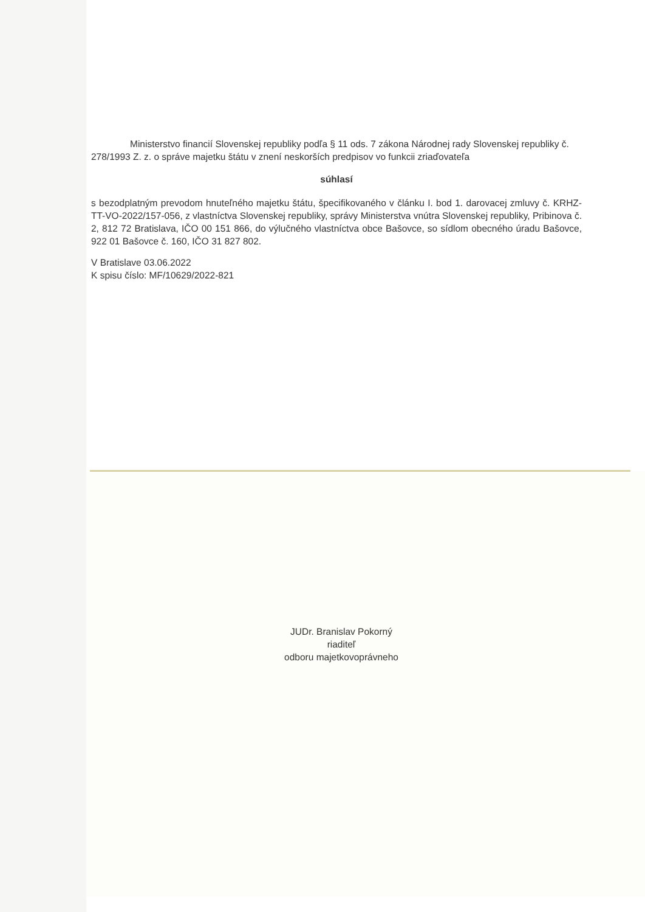Ministerstvo financií Slovenskej republiky podľa § 11 ods. 7 zákona Národnej rady Slovenskej republiky č. 278/1993 Z. z. o správe majetku štátu v znení neskorších predpisov vo funkcii zriaďovateľa
súhlasí
s bezodplatným prevodom hnuteľného majetku štátu, špecifikovaného v článku I. bod 1. darovacej zmluvy č. KRHZ-TT-VO-2022/157-056, z vlastníctva Slovenskej republiky, správy Ministerstva vnútra Slovenskej republiky, Pribinova č. 2, 812 72 Bratislava, IČO 00 151 866, do výlučného vlastníctva obce Bašovce, so sídlom obecného úradu Bašovce, 922 01 Bašovce č. 160, IČO 31 827 802.
V Bratislave 03.06.2022
K spisu číslo: MF/10629/2022-821
JUDr. Branislav Pokorný
riaditeľ
odboru majetkovoprávneho